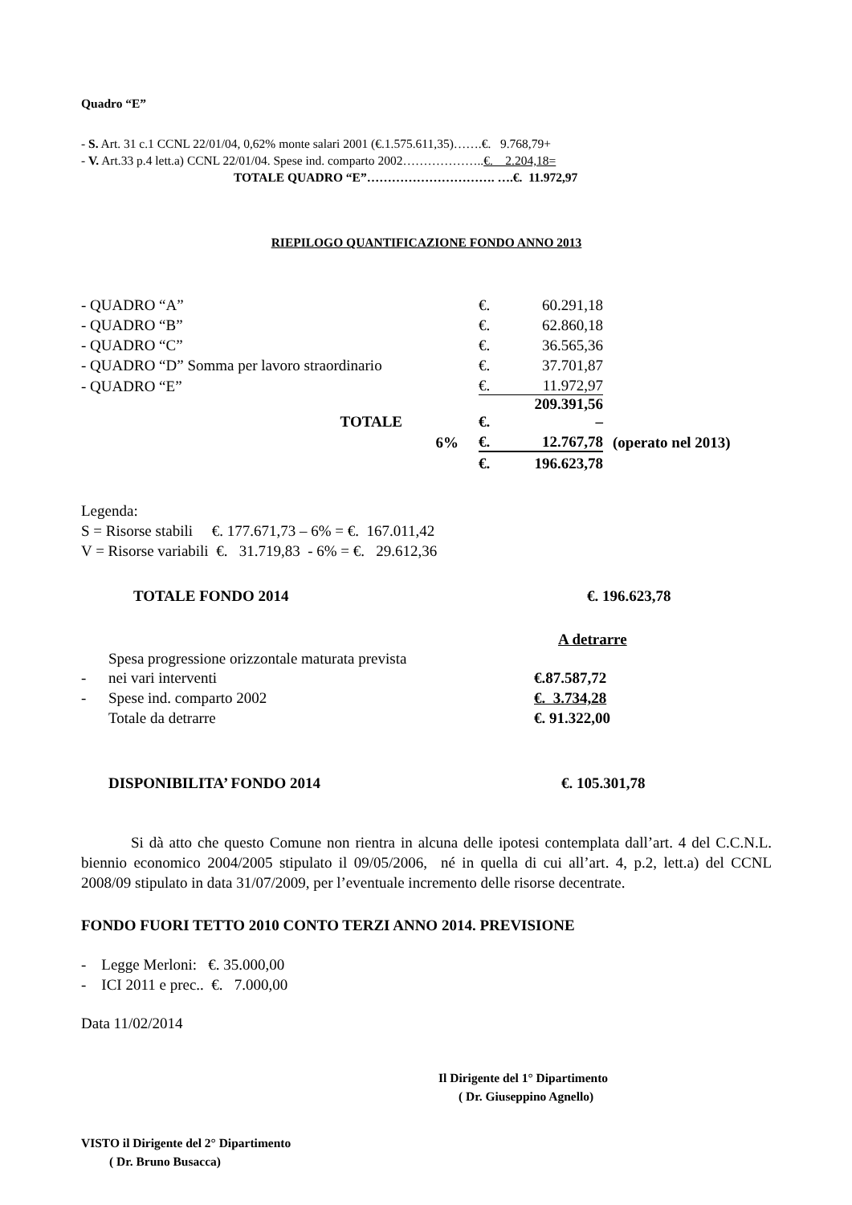Quadro “E”
- S. Art. 31 c.1 CCNL 22/01/04, 0,62% monte salari 2001 (€.1.575.611,35)…….€. 9.768,79+
- V. Art.33 p.4 lett.a) CCNL 22/01/04. Spese ind. comparto 2002………………..€. 2.204,18=
TOTALE QUADRO “E”…………………………. ….€. 11.972,97
RIEPILOGO QUANTIFICAZIONE FONDO ANNO 2013
| - QUADRO “A” | | €. | 60.291,18 | |
| - QUADRO “B” | | €. | 62.860,18 | |
| - QUADRO “C” | | €. | 36.565,36 | |
| - QUADRO “D” Somma per lavoro straordinario | | €. | 37.701,87 | |
| - QUADRO “E” | | €. | 11.972,97 | |
| TOTALE | | €. | 209.391,56 – | |
| | 6% | €. | 12.767,78 | (operato nel 2013) |
| | | €. | 196.623,78 | |
Legenda:
S = Risorse stabili €. 177.671,73 – 6% = €. 167.011,42
V = Risorse variabili €. 31.719,83 - 6% = €. 29.612,36
| TOTALE FONDO 2014 | €. 196.623,78 |
| | | A detrarre |
| - | Spesa progressione orizzontale maturata prevista nei vari interventi | €.87.587,72 |
| - | Spese ind. comparto 2002 | €. 3.734,28 |
| | Totale da detrarre | €. 91.322,00 |
| DISPONIBILITA’ FONDO 2014 | €. 105.301,78 |
Si dà atto che questo Comune non rientra in alcuna delle ipotesi contemplata dall’art. 4 del C.C.N.L. biennio economico 2004/2005 stipulato il 09/05/2006, né in quella di cui all’art. 4, p.2, lett.a) del CCNL 2008/09 stipulato in data 31/07/2009, per l’eventuale incremento delle risorse decentrate.
FONDO FUORI TETTO 2010 CONTO TERZI ANNO 2014. PREVISIONE
- Legge Merloni: €. 35.000,00
- ICI 2011 e prec.. €. 7.000,00
Data 11/02/2014
Il Dirigente del 1° Dipartimento
( Dr. Giuseppino Agnello)
VISTO il Dirigente del 2° Dipartimento
( Dr. Bruno Busacca)